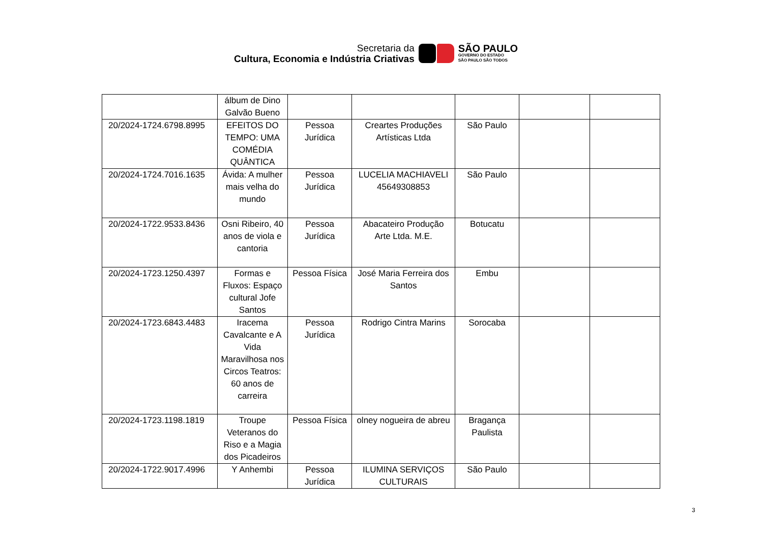Secretaria da
Cultura, Economia e Indústria Criativas
SÃO PAULO
GOVERNO DO ESTADO
SÃO PAULO SÃO TODOS
| | álbum de Dino Galvão Bueno | | | | | |
| 20/2024-1724.6798.8995 | EFEITOS DO TEMPO: UMA COMÉDIA QUÂNTICA | Pessoa Jurídica | Creartes Produções Artísticas Ltda | São Paulo | | |
| 20/2024-1724.7016.1635 | Ávida: A mulher mais velha do mundo | Pessoa Jurídica | LUCELIA MACHIAVELI 45649308853 | São Paulo | | |
| 20/2024-1722.9533.8436 | Osni Ribeiro, 40 anos de viola e cantoria | Pessoa Jurídica | Abacateiro Produção Arte Ltda. M.E. | Botucatu | | |
| 20/2024-1723.1250.4397 | Formas e Fluxos: Espaço cultural Jofe Santos | Pessoa Física | José Maria Ferreira dos Santos | Embu | | |
| 20/2024-1723.6843.4483 | Iracema Cavalcante e A Vida Maravilhosa nos Circos Teatros: 60 anos de carreira | Pessoa Jurídica | Rodrigo Cintra Marins | Sorocaba | | |
| 20/2024-1723.1198.1819 | Troupe Veteranos do Riso e a Magia dos Picadeiros | Pessoa Física | olney nogueira de abreu | Bragança Paulista | | |
| 20/2024-1722.9017.4996 | Y Anhembi | Pessoa Jurídica | ILUMINA SERVIÇOS CULTURAIS | São Paulo | | |
3